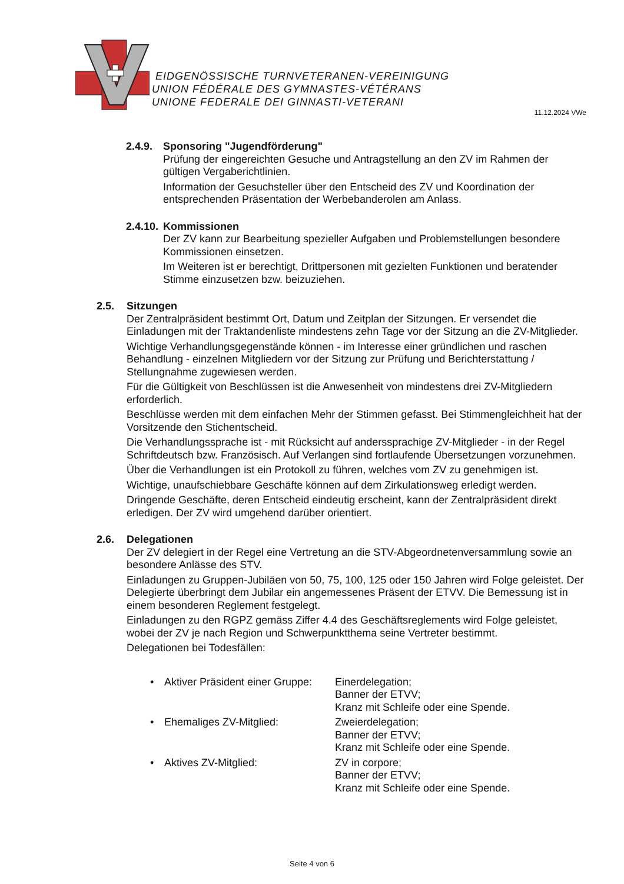EIDGENÖSSISCHE TURNVETERANEN-VEREINIGUNG
UNION FÉDÉRALE DES GYMNASTES-VÉTÉRANS
UNIONE FEDERALE DEI GINNASTI-VETERANI
11.12.2024 VWe
2.4.9. Sponsoring "Jugendförderung"
Prüfung der eingereichten Gesuche und Antragstellung an den ZV im Rahmen der gültigen Vergaberichtlinien.
Information der Gesuchsteller über den Entscheid des ZV und Koordination der entsprechenden Präsentation der Werbebanderolen am Anlass.
2.4.10. Kommissionen
Der ZV kann zur Bearbeitung spezieller Aufgaben und Problemstellungen besondere Kommissionen einsetzen.
Im Weiteren ist er berechtigt, Drittpersonen mit gezielten Funktionen und beratender Stimme einzusetzen bzw. beizuziehen.
2.5. Sitzungen
Der Zentralpräsident bestimmt Ort, Datum und Zeitplan der Sitzungen. Er versendet die Einladungen mit der Traktandenliste mindestens zehn Tage vor der Sitzung an die ZV-Mitglieder.
Wichtige Verhandlungsgegenstände können - im Interesse einer gründlichen und raschen Behandlung - einzelnen Mitgliedern vor der Sitzung zur Prüfung und Berichterstattung / Stellungnahme zugewiesen werden.
Für die Gültigkeit von Beschlüssen ist die Anwesenheit von mindestens drei ZV-Mitgliedern erforderlich.
Beschlüsse werden mit dem einfachen Mehr der Stimmen gefasst. Bei Stimmengleichheit hat der Vorsitzende den Stichentscheid.
Die Verhandlungssprache ist - mit Rücksicht auf anderssprachige ZV-Mitglieder - in der Regel Schriftdeutsch bzw. Französisch. Auf Verlangen sind fortlaufende Übersetzungen vorzunehmen.
Über die Verhandlungen ist ein Protokoll zu führen, welches vom ZV zu genehmigen ist.
Wichtige, unaufschiebbare Geschäfte können auf dem Zirkulationsweg erledigt werden.
Dringende Geschäfte, deren Entscheid eindeutig erscheint, kann der Zentralpräsident direkt erledigen. Der ZV wird umgehend darüber orientiert.
2.6. Delegationen
Der ZV delegiert in der Regel eine Vertretung an die STV-Abgeordnetenversammlung sowie an besondere Anlässe des STV.
Einladungen zu Gruppen-Jubiläen von 50, 75, 100, 125 oder 150 Jahren wird Folge geleistet. Der Delegierte überbringt dem Jubilar ein angemessenes Präsent der ETVV. Die Bemessung ist in einem besonderen Reglement festgelegt.
Einladungen zu den RGPZ gemäss Ziffer 4.4 des Geschäftsreglements wird Folge geleistet, wobei der ZV je nach Region und Schwerpunktthema seine Vertreter bestimmt.
Delegationen bei Todesfällen:
• Aktiver Präsident einer Gruppe: Einerdelegation;
Banner der ETVV;
Kranz mit Schleife oder eine Spende.
• Ehemaliges ZV-Mitglied: Zweierdelegation;
Banner der ETVV;
Kranz mit Schleife oder eine Spende.
• Aktives ZV-Mitglied: ZV in corpore;
Banner der ETVV;
Kranz mit Schleife oder eine Spende.
Seite 4 von 6